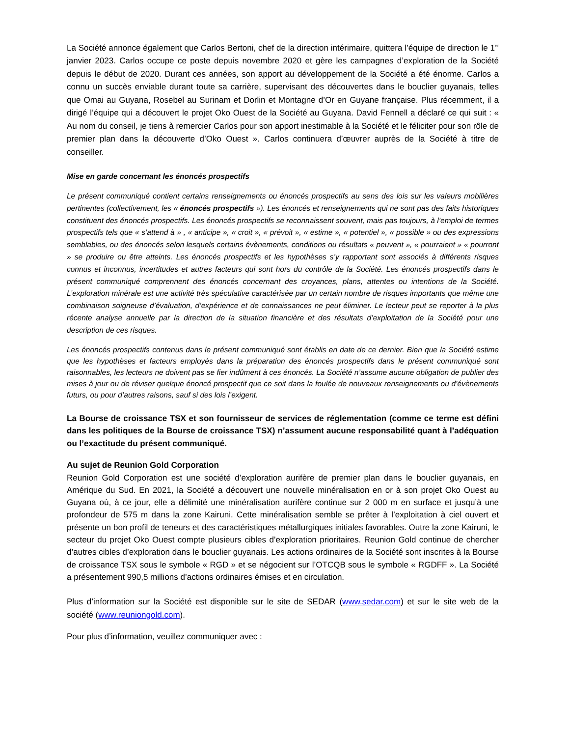La Société annonce également que Carlos Bertoni, chef de la direction intérimaire, quittera l’équipe de direction le 1<sup>er</sup> janvier 2023. Carlos occupe ce poste depuis novembre 2020 et gère les campagnes d’exploration de la Société depuis le début de 2020. Durant ces années, son apport au développement de la Société a été énorme. Carlos a connu un succès enviable durant toute sa carrière, supervisant des découvertes dans le bouclier guyanais, telles que Omai au Guyana, Rosebel au Surinam et Dorlin et Montagne d’Or en Guyane française. Plus récemment, il a dirigé l’équipe qui a découvert le projet Oko Ouest de la Société au Guyana. David Fennell a déclaré ce qui suit : « Au nom du conseil, je tiens à remercier Carlos pour son apport inestimable à la Société et le féliciter pour son rôle de premier plan dans la découverte d’Oko Ouest ». Carlos continuera d’œuvrer auprès de la Société à titre de conseiller.
Mise en garde concernant les énoncés prospectifs
Le présent communiqué contient certains renseignements ou énoncés prospectifs au sens des lois sur les valeurs mobilières pertinentes (collectivement, les « énoncés prospectifs »). Les énoncés et renseignements qui ne sont pas des faits historiques constituent des énoncés prospectifs. Les énoncés prospectifs se reconnaissent souvent, mais pas toujours, à l’emploi de termes prospectifs tels que « s’attend à » , « anticipe », « croit », « prévoit », « estime », « potentiel », « possible » ou des expressions semblables, ou des énoncés selon lesquels certains évènements, conditions ou résultats « peuvent », « pourraient » « pourront » se produire ou être atteints. Les énoncés prospectifs et les hypothèses s’y rapportant sont associés à différents risques connus et inconnus, incertitudes et autres facteurs qui sont hors du contrôle de la Société. Les énoncés prospectifs dans le présent communiqué comprennent des énoncés concernant des croyances, plans, attentes ou intentions de la Société. L’exploration minérale est une activité très spéculative caractérisée par un certain nombre de risques importants que même une combinaison soigneuse d’évaluation, d’expérience et de connaissances ne peut éliminer. Le lecteur peut se reporter à la plus récente analyse annuelle par la direction de la situation financière et des résultats d’exploitation de la Société pour une description de ces risques.
Les énoncés prospectifs contenus dans le présent communiqué sont établis en date de ce dernier. Bien que la Société estime que les hypothèses et facteurs employés dans la préparation des énoncés prospectifs dans le présent communiqué sont raisonnables, les lecteurs ne doivent pas se fier indûment à ces énoncés. La Société n’assume aucune obligation de publier des mises à jour ou de réviser quelque énoncé prospectif que ce soit dans la foulée de nouveaux renseignements ou d’évènements futurs, ou pour d’autres raisons, sauf si des lois l’exigent.
La Bourse de croissance TSX et son fournisseur de services de réglementation (comme ce terme est défini dans les politiques de la Bourse de croissance TSX) n’assument aucune responsabilité quant à l’adéquation ou l’exactitude du présent communiqué.
Au sujet de Reunion Gold Corporation
Reunion Gold Corporation est une société d’exploration aurifère de premier plan dans le bouclier guyanais, en Amérique du Sud. En 2021, la Société a découvert une nouvelle minéralisation en or à son projet Oko Ouest au Guyana où, à ce jour, elle a délimité une minéralisation aurifère continue sur 2 000 m en surface et jusqu’à une profondeur de 575 m dans la zone Kairuni. Cette minéralisation semble se prêter à l’exploitation à ciel ouvert et présente un bon profil de teneurs et des caractéristiques métallurgiques initiales favorables. Outre la zone Kairuni, le secteur du projet Oko Ouest compte plusieurs cibles d’exploration prioritaires. Reunion Gold continue de chercher d’autres cibles d’exploration dans le bouclier guyanais. Les actions ordinaires de la Société sont inscrites à la Bourse de croissance TSX sous le symbole « RGD » et se négocient sur l’OTCQB sous le symbole « RGDFF ». La Société a présentement 990,5 millions d’actions ordinaires émises et en circulation.
Plus d’information sur la Société est disponible sur le site de SEDAR (www.sedar.com) et sur le site web de la société (www.reuniongold.com).
Pour plus d’information, veuillez communiquer avec :